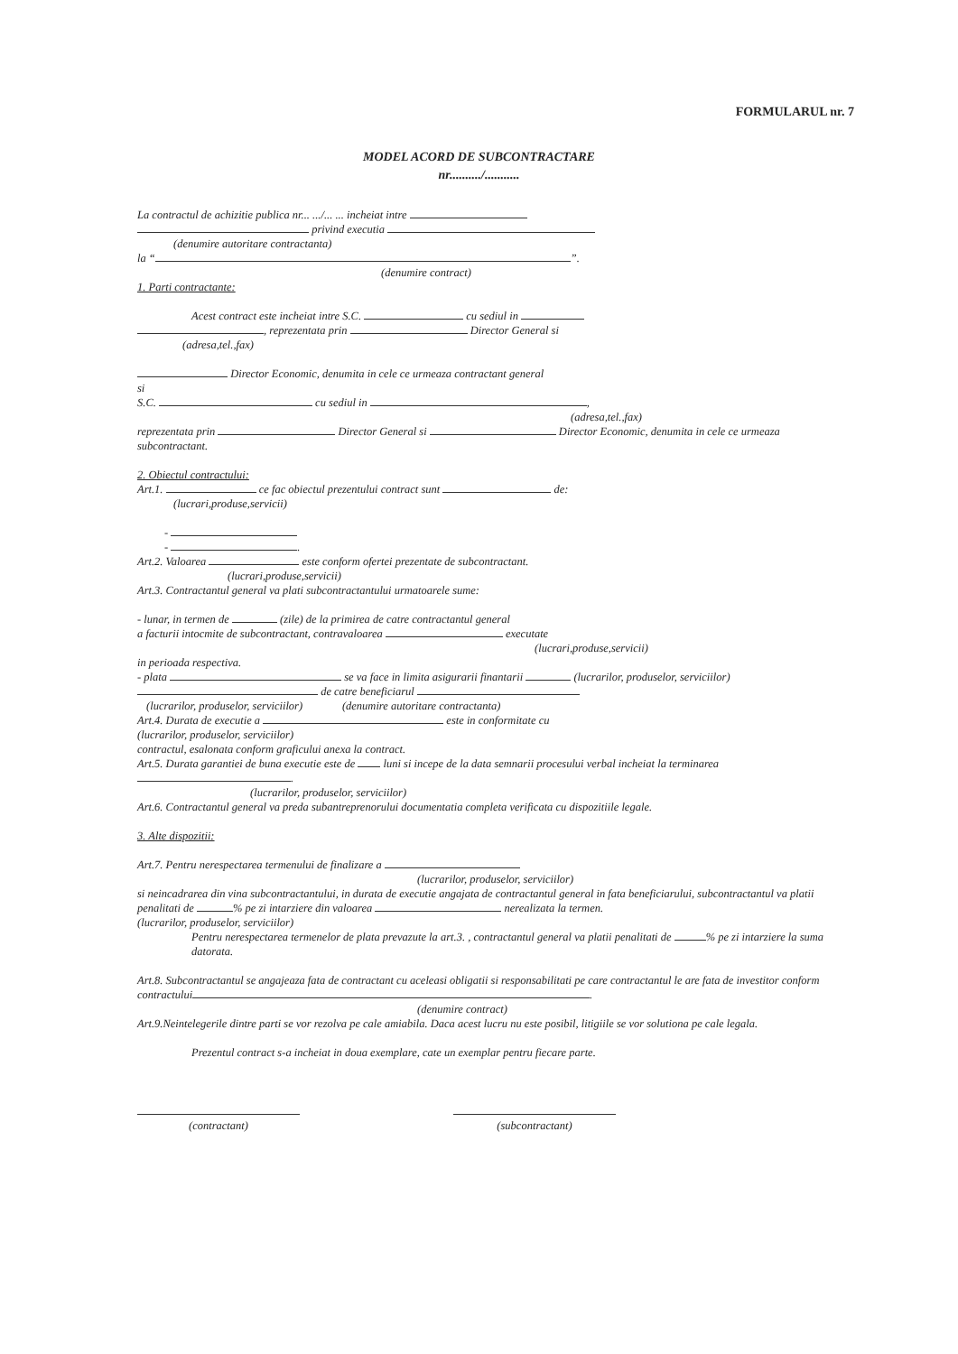FORMULARUL nr. 7
MODEL ACORD DE SUBCONTRACTARE
nr........../...........
La contractul de achizitie publica nr... .../... ... incheiat intre
privind executia
(denumire autoritare contractanta)
la “ ”.
(denumire contract)
1. Parti contractante:
Acest contract este incheiat intre S.C. cu sediul in
, reprezentata prin Director General si
(adresa,tel.,fax)
Director Economic, denumita in cele ce urmeaza contractant general
si
S.C. cu sediul in ,
(adresa,tel.,fax)
reprezentata prin Director General si Director Economic, denumita in cele ce urmeaza subcontractant.
2. Obiectul contractului:
Art.1. ce fac obiectul prezentului contract sunt de:
(lucrari,produse,servicii)
-
- .
Art.2. Valoarea este conform ofertei prezentate de subcontractant.
(lucrari,produse,servicii)
Art.3. Contractantul general va plati subcontractantului urmatoarele sume:
- lunar, in termen de (zile) de la primirea de catre contractantul general
a facturii intocmite de subcontractant, contravaloarea executate
(lucrari,produse,servicii)
in perioada respectiva.
- plata se va face in limita asigurarii finantarii (lucrarilor, produselor, serviciilor)
de catre beneficiarul
(lucrarilor, produselor, serviciilor) (denumire autoritare contractanta)
Art.4. Durata de executie a este in conformitate cu
(lucrarilor, produselor, serviciilor)
contractul, esalonata conform graficului anexa la contract.
Art.5. Durata garantiei de buna executie este de luni si incepe de la data semnarii procesului verbal incheiat la terminarea
.
(lucrarilor, produselor, serviciilor)
Art.6. Contractantul general va preda subantreprenorului documentatia completa verificata cu dispozitiile legale.
3. Alte dispozitii:
Art.7. Pentru nerespectarea termenului de finalizare a
(lucrarilor, produselor, serviciilor)
si neincadrarea din vina subcontractantului, in durata de executie angajata de contractantul general in fata beneficiarului, subcontractantul va platii penalitati de % pe zi intarziere din valoarea nerealizata la termen.
(lucrarilor, produselor, serviciilor)
Pentru nerespectarea termenelor de plata prevazute la art.3. , contractantul general va platii penalitati de % pe zi intarziere la suma datorata.
Art.8. Subcontractantul se angajeaza fata de contractant cu aceleasi obligatii si responsabilitati pe care contractantul le are fata de investitor conform contractului .
(denumire contract)
Art.9.Neintelegerile dintre parti se vor rezolva pe cale amiabila. Daca acest lucru nu este posibil, litigiile se vor solutiona pe cale legala.
Prezentul contract s-a incheiat in doua exemplare, cate un exemplar pentru fiecare parte.
(contractant) (subcontractant)